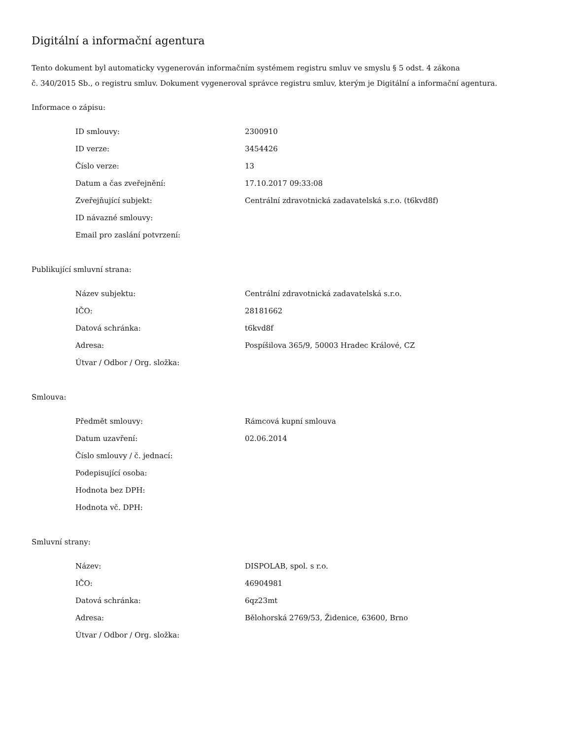Digitální a informační agentura
Tento dokument byl automaticky vygenerován informačním systémem registru smluv ve smyslu § 5 odst. 4 zákona
č. 340/2015 Sb., o registru smluv. Dokument vygeneroval správce registru smluv, kterým je Digitální a informační agentura.
Informace o zápisu:
| ID smlouvy: | 2300910 |
| ID verze: | 3454426 |
| Číslo verze: | 13 |
| Datum a čas zveřejnění: | 17.10.2017 09:33:08 |
| Zveřejňující subjekt: | Centrální zdravotnická zadavatelská s.r.o. (t6kvd8f) |
| ID návazné smlouvy: | |
| Email pro zaslání potvrzení: | |
Publikující smluvní strana:
| Název subjektu: | Centrální zdravotnická zadavatelská s.r.o. |
| IČO: | 28181662 |
| Datová schránka: | t6kvd8f |
| Adresa: | Pospíšilova 365/9, 50003 Hradec Králové, CZ |
| Útvar / Odbor / Org. složka: | |
Smlouva:
| Předmět smlouvy: | Rámcová kupní smlouva |
| Datum uzavření: | 02.06.2014 |
| Číslo smlouvy / č. jednací: | |
| Podepisující osoba: | |
| Hodnota bez DPH: | |
| Hodnota vč. DPH: | |
Smluvní strany:
| Název: | DISPOLAB, spol. s r.o. |
| IČO: | 46904981 |
| Datová schránka: | 6qz23mt |
| Adresa: | Bělohorská 2769/53, Židenice, 63600, Brno |
| Útvar / Odbor / Org. složka: | |